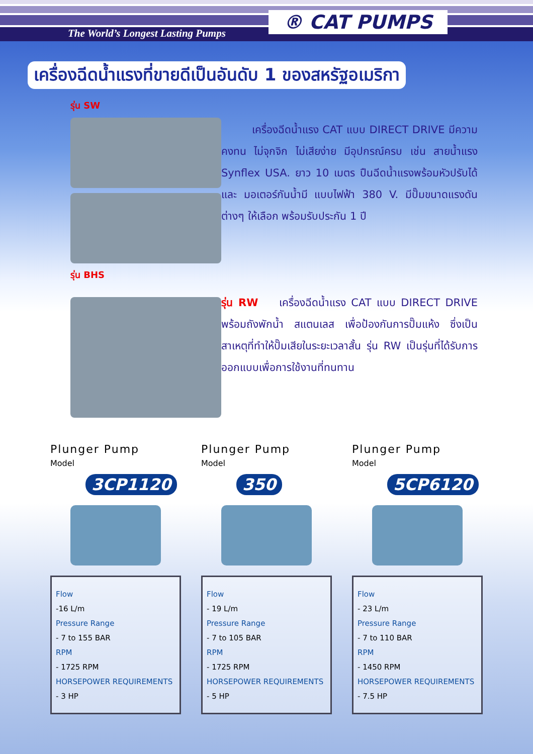The World’s Longest Lasting Pumps
® CAT PUMPS
เครื่องฉีดน้ำแรงที่ขายดีเป็นอันดับ 1 ของสหรัฐอเมริกา
รุ่น SW
รุ่น BHS
เครื่องฉีดน้ำแรง CAT แบบ DIRECT DRIVE มีความคงทน ไม่จุกจิก ไม่เสียง่าย มีอุปกรณ์ครบ เช่น สายน้ำแรง Synflex USA. ยาว 10 เมตร ปืนฉีดน้ำแรงพร้อมหัวปรับได้ และ มอเตอร์กันน้ำมี แบบไฟฟ้า 380 V. มีปั๊มขนาดแรงดันต่างๆ ให้เลือก พร้อมรับประกัน 1 ปี
รุ่น RW เครื่องฉีดน้ำแรง CAT แบบ DIRECT DRIVE พร้อมถังพักน้ำ สแตนเลส เพื่อป้องกันการปั๊มแห้ง ซึ่งเป็นสาเหตุที่ทำให้ปั๊มเสียในระยะเวลาสั้น รุ่น RW เป็นรุ่นที่ได้รับการออกแบบเพื่อการใช้งานที่ทนทาน
Plunger Pump
Model
3CP1120
Flow
-16 L/m
Pressure Range
- 7 to 155 BAR
RPM
- 1725 RPM
HORSEPOWER REQUIREMENTS
- 3 HP
Plunger Pump
Model
350
Flow
- 19 L/m
Pressure Range
- 7 to 105 BAR
RPM
- 1725 RPM
HORSEPOWER REQUIREMENTS
- 5 HP
Plunger Pump
Model
5CP6120
Flow
- 23 L/m
Pressure Range
- 7 to 110 BAR
RPM
- 1450 RPM
HORSEPOWER REQUIREMENTS
- 7.5 HP